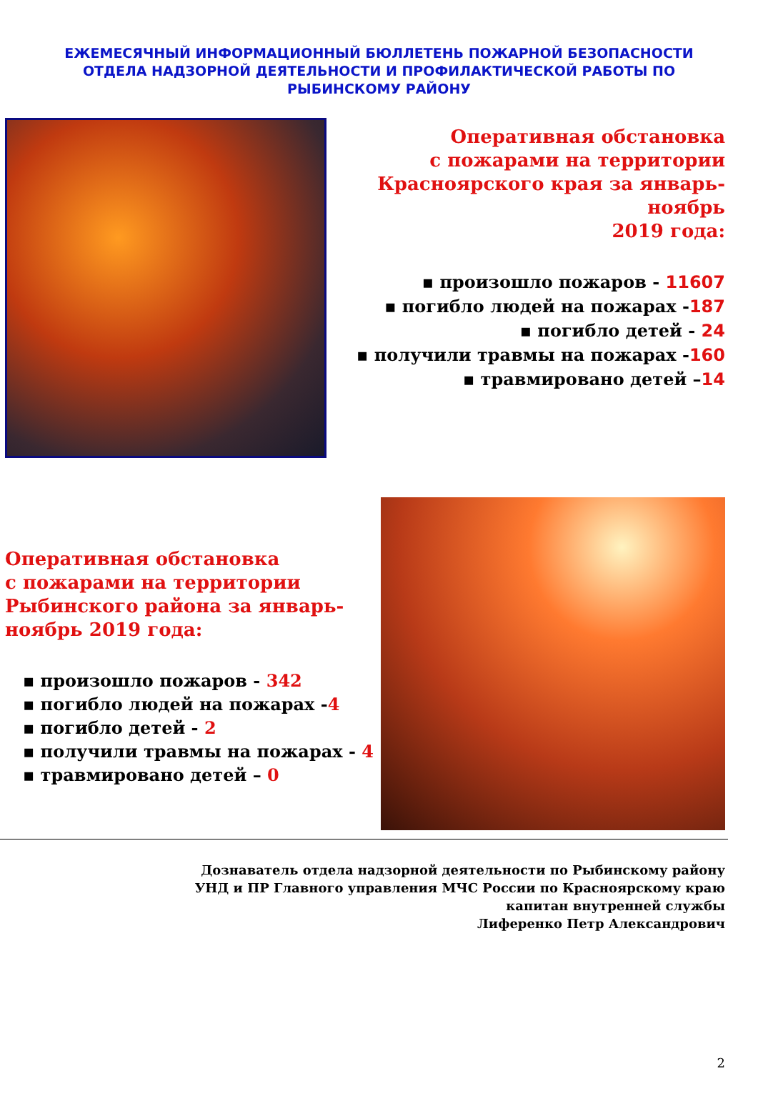ЕЖЕМЕСЯЧНЫЙ ИНФОРМАЦИОННЫЙ БЮЛЛЕТЕНЬ ПОЖАРНОЙ БЕЗОПАСНОСТИ
ОТДЕЛА НАДЗОРНОЙ ДЕЯТЕЛЬНОСТИ И ПРОФИЛАКТИЧЕСКОЙ РАБОТЫ ПО
РЫБИНСКОМУ РАЙОНУ
Оперативная обстановка
с пожарами на территории
Красноярского края за январь-ноябрь
2019 года:
▪ произошло пожаров - 11607
▪ погибло людей на пожарах -187
▪ погибло детей - 24
▪ получили травмы на пожарах -160
▪ травмировано детей –14
Оперативная обстановка
с пожарами на территории
Рыбинского района за январь-
ноябрь 2019 года:
▪ произошло пожаров - 342
▪ погибло людей на пожарах -4
▪ погибло детей - 2
▪ получили травмы на пожарах - 4
▪ травмировано детей – 0
Дознаватель отдела надзорной деятельности по Рыбинскому району
УНД и ПР Главного управления МЧС России по Красноярскому краю
капитан внутренней службы
Лиференко Петр Александрович
2